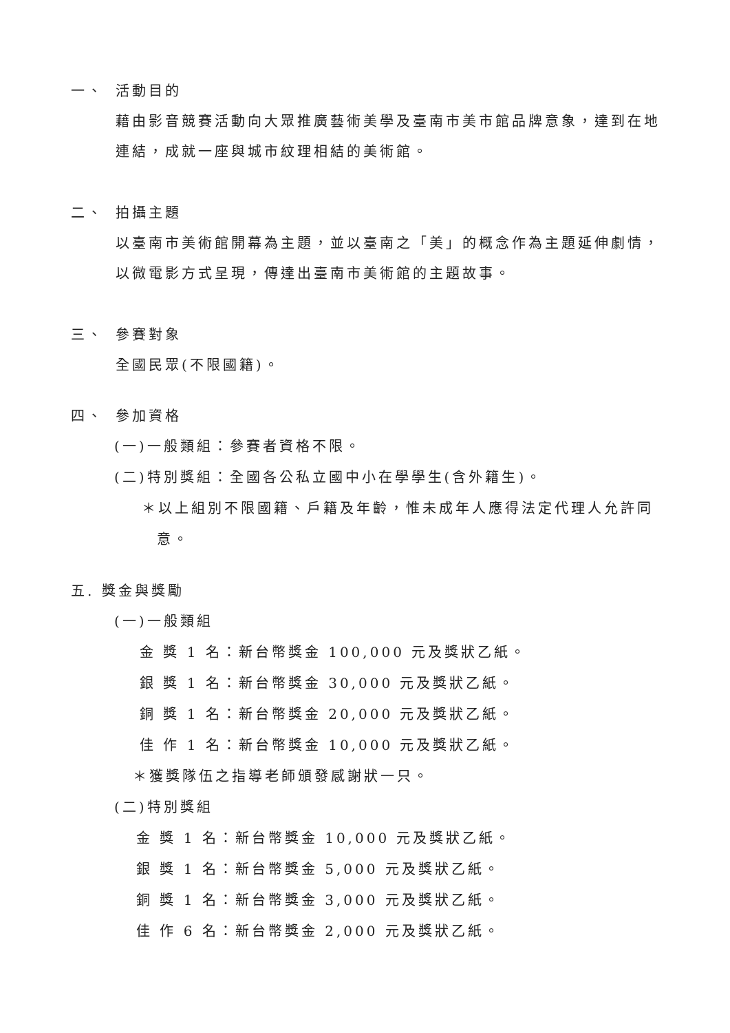一、 活動目的
藉由影音競賽活動向大眾推廣藝術美學及臺南市美市館品牌意象，達到在地連結，成就一座與城市紋理相結的美術館。
二、 拍攝主題
以臺南市美術館開幕為主題，並以臺南之「美」的概念作為主題延伸劇情，以微電影方式呈現，傳達出臺南市美術館的主題故事。
三、 參賽對象
全國民眾(不限國籍)。
四、 參加資格
(一)一般類組：參賽者資格不限。
(二)特別獎組：全國各公私立國中小在學學生(含外籍生)。
＊以上組別不限國籍、戶籍及年齡，惟未成年人應得法定代理人允許同意。
五. 獎金與獎勵
(一)一般類組
金 獎 1 名：新台幣獎金 100,000 元及獎狀乙紙。
銀 獎 1 名：新台幣獎金 30,000 元及獎狀乙紙。
銅 獎 1 名：新台幣獎金 20,000 元及獎狀乙紙。
佳 作 1 名：新台幣獎金 10,000 元及獎狀乙紙。
＊獲獎隊伍之指導老師頒發感謝狀一只。
(二)特別獎組
金 獎 1 名：新台幣獎金 10,000 元及獎狀乙紙。
銀 獎 1 名：新台幣獎金 5,000 元及獎狀乙紙。
銅 獎 1 名：新台幣獎金 3,000 元及獎狀乙紙。
佳 作 6 名：新台幣獎金 2,000 元及獎狀乙紙。